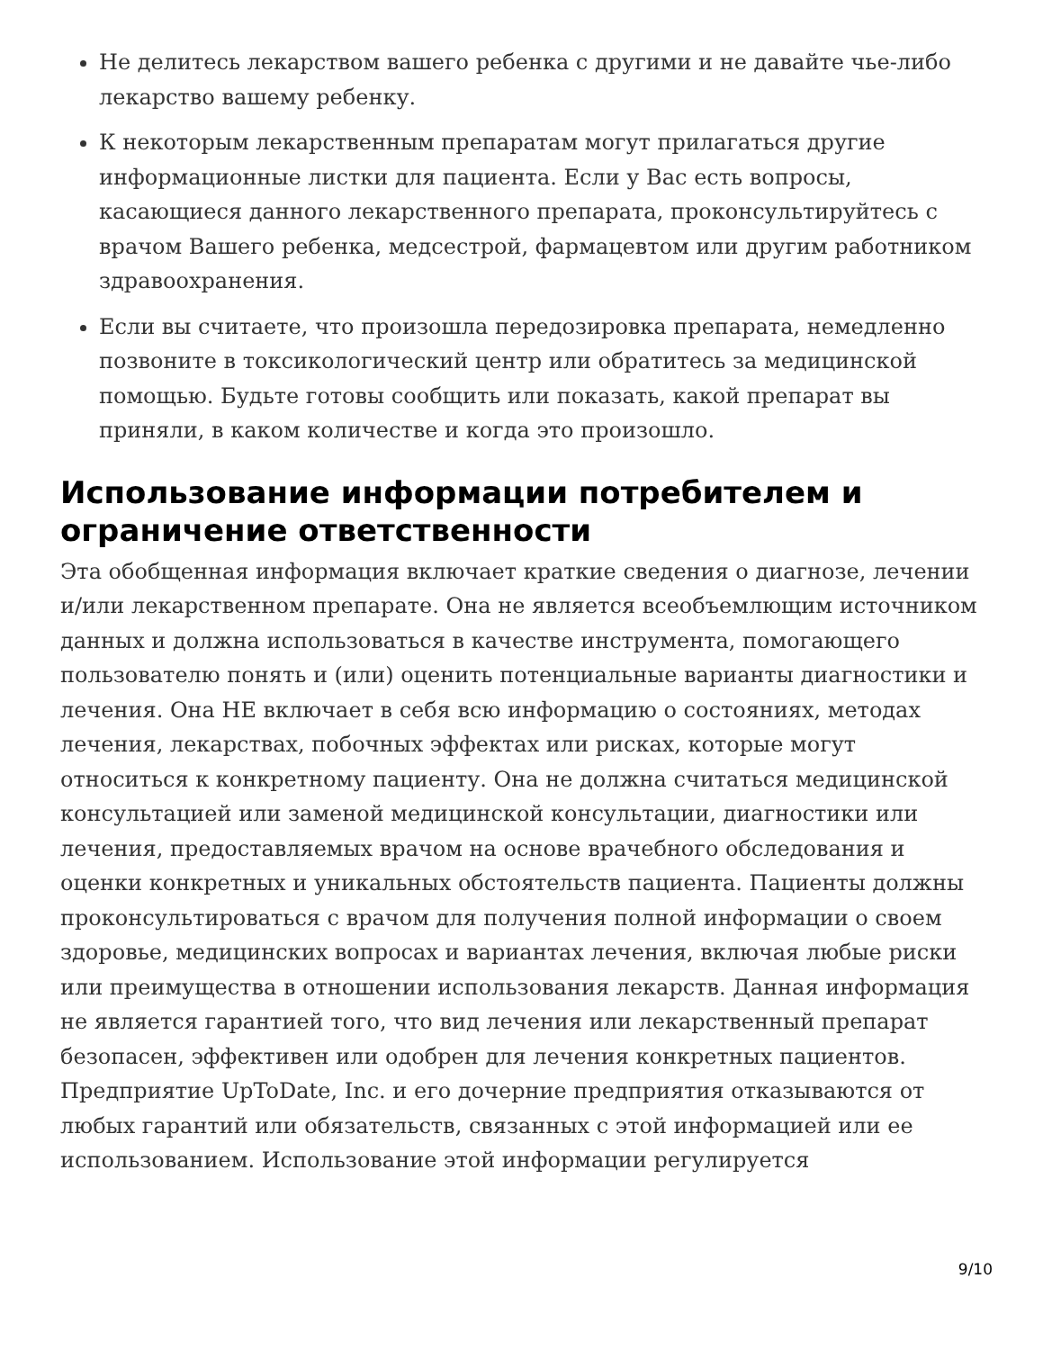Не делитесь лекарством вашего ребенка с другими и не давайте чье-либо лекарство вашему ребенку.
К некоторым лекарственным препаратам могут прилагаться другие информационные листки для пациента. Если у Вас есть вопросы, касающиеся данного лекарственного препарата, проконсультируйтесь с врачом Вашего ребенка, медсестрой, фармацевтом или другим работником здравоохранения.
Если вы считаете, что произошла передозировка препарата, немедленно позвоните в токсикологический центр или обратитесь за медицинской помощью. Будьте готовы сообщить или показать, какой препарат вы приняли, в каком количестве и когда это произошло.
Использование информации потребителем и ограничение ответственности
Эта обобщенная информация включает краткие сведения о диагнозе, лечении и/или лекарственном препарате. Она не является всеобъемлющим источником данных и должна использоваться в качестве инструмента, помогающего пользователю понять и (или) оценить потенциальные варианты диагностики и лечения. Она НЕ включает в себя всю информацию о состояниях, методах лечения, лекарствах, побочных эффектах или рисках, которые могут относиться к конкретному пациенту. Она не должна считаться медицинской консультацией или заменой медицинской консультации, диагностики или лечения, предоставляемых врачом на основе врачебного обследования и оценки конкретных и уникальных обстоятельств пациента. Пациенты должны проконсультироваться с врачом для получения полной информации о своем здоровье, медицинских вопросах и вариантах лечения, включая любые риски или преимущества в отношении использования лекарств. Данная информация не является гарантией того, что вид лечения или лекарственный препарат безопасен, эффективен или одобрен для лечения конкретных пациентов. Предприятие UpToDate, Inc. и его дочерние предприятия отказываются от любых гарантий или обязательств, связанных с этой информацией или ее использованием. Использование этой информации регулируется
9/10